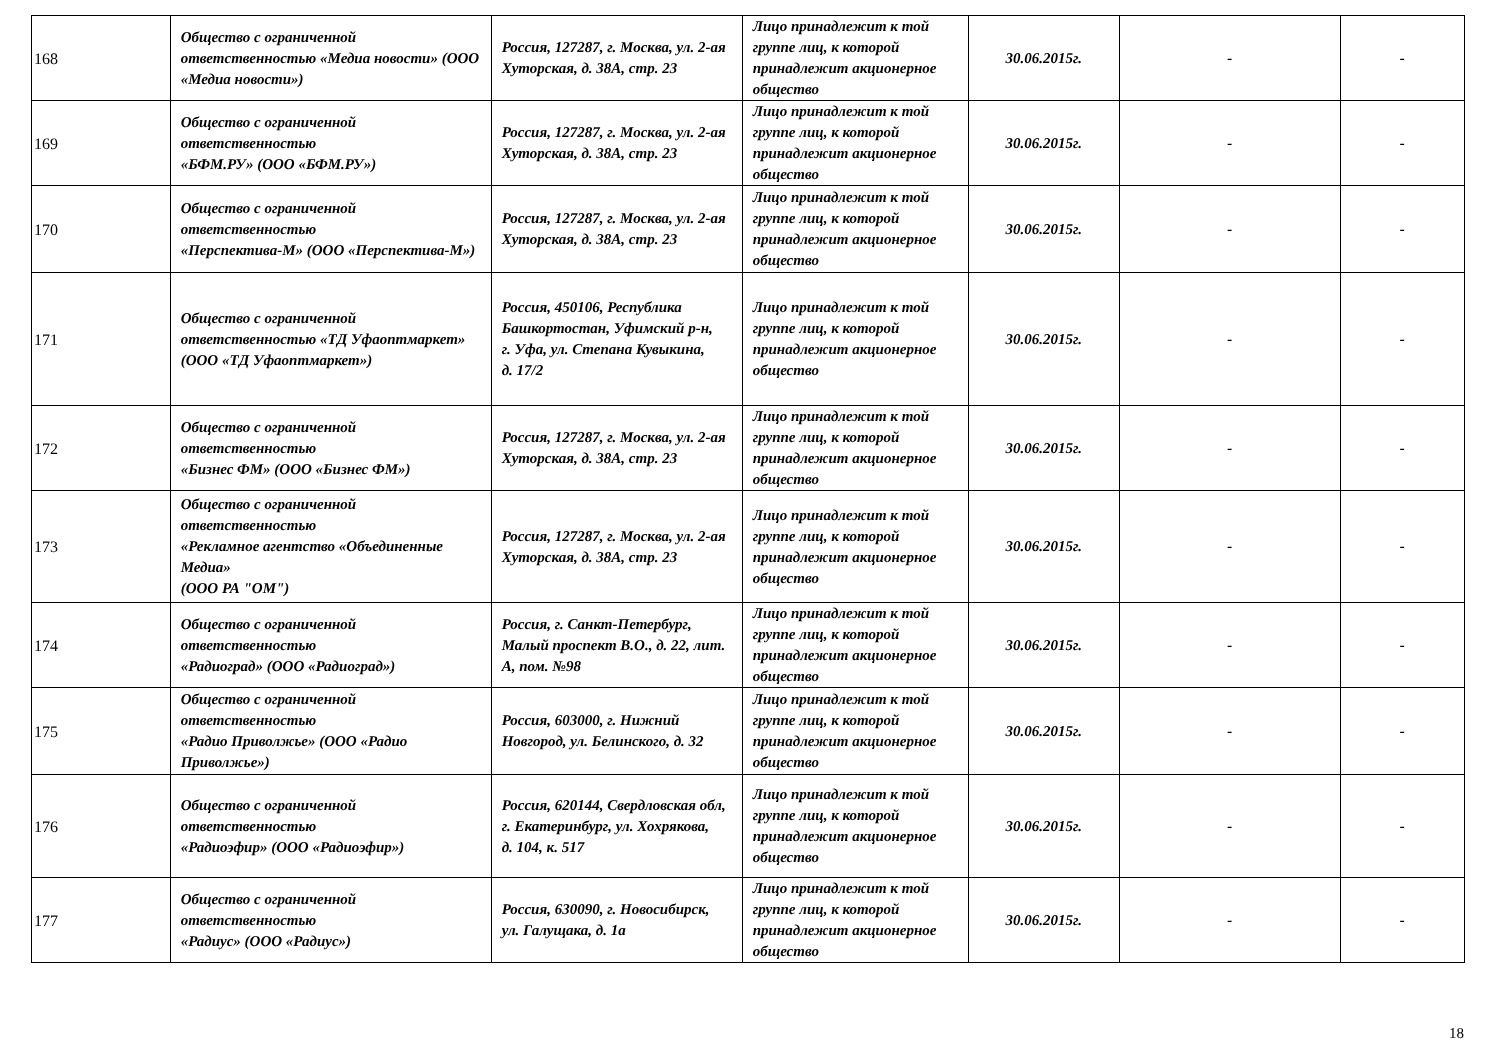| 168 | Общество с ограниченной ответственностью «Медиа новости» (ООО «Медиа новости») | Россия, 127287, г. Москва, ул. 2-ая Хуторская, д. 38А, стр. 23 | Лицо принадлежит к той группе лиц, к которой принадлежит акционерное общество | 30.06.2015г. | - | - |
| 169 | Общество с ограниченной ответственностью «БФМ.РУ» (ООО «БФМ.РУ») | Россия, 127287, г. Москва, ул. 2-ая Хуторская, д. 38А, стр. 23 | Лицо принадлежит к той группе лиц, к которой принадлежит акционерное общество | 30.06.2015г. | - | - |
| 170 | Общество с ограниченной ответственностью «Перспектива-М» (ООО «Перспектива-М») | Россия, 127287, г. Москва, ул. 2-ая Хуторская, д. 38А, стр. 23 | Лицо принадлежит к той группе лиц, к которой принадлежит акционерное общество | 30.06.2015г. | - | - |
| 171 | Общество с ограниченной ответственностью «ТД Уфаоптмаркет» (ООО «ТД Уфаоптмаркет») | Россия, 450106, Республика Башкортостан, Уфимский р-н, г. Уфа, ул. Степана Кувыкина, д. 17/2 | Лицо принадлежит к той группе лиц, к которой принадлежит акционерное общество | 30.06.2015г. | - | - |
| 172 | Общество с ограниченной ответственностью «Бизнес ФМ» (ООО «Бизнес ФМ») | Россия, 127287, г. Москва, ул. 2-ая Хуторская, д. 38А, стр. 23 | Лицо принадлежит к той группе лиц, к которой принадлежит акционерное общество | 30.06.2015г. | - | - |
| 173 | Общество с ограниченной ответственностью «Рекламное агентство «Объединенные Медиа» (ООО РА "ОМ") | Россия, 127287, г. Москва, ул. 2-ая Хуторская, д. 38А, стр. 23 | Лицо принадлежит к той группе лиц, к которой принадлежит акционерное общество | 30.06.2015г. | - | - |
| 174 | Общество с ограниченной ответственностью «Радиоград» (ООО «Радиоград») | Россия, г. Санкт-Петербург, Малый проспект В.О., д. 22, лит. А, пом. №98 | Лицо принадлежит к той группе лиц, к которой принадлежит акционерное общество | 30.06.2015г. | - | - |
| 175 | Общество с ограниченной ответственностью «Радио Приволжье» (ООО «Радио Приволжье») | Россия, 603000, г. Нижний Новгород, ул. Белинского, д. 32 | Лицо принадлежит к той группе лиц, к которой принадлежит акционерное общество | 30.06.2015г. | - | - |
| 176 | Общество с ограниченной ответственностью «Радиоэфир» (ООО «Радиоэфир») | Россия, 620144, Свердловская обл, г. Екатеринбург, ул. Хохрякова, д. 104, к. 517 | Лицо принадлежит к той группе лиц, к которой принадлежит акционерное общество | 30.06.2015г. | - | - |
| 177 | Общество с ограниченной ответственностью «Радиус» (ООО «Радиус») | Россия, 630090, г. Новосибирск, ул. Галущака, д. 1а | Лицо принадлежит к той группе лиц, к которой принадлежит акционерное общество | 30.06.2015г. | - | - |
18